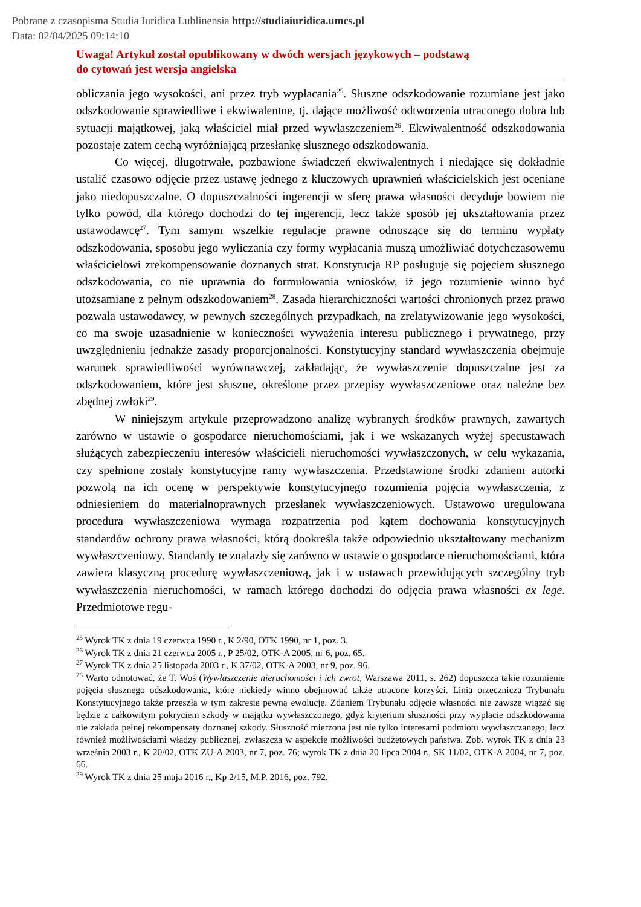Pobrane z czasopisma Studia Iuridica Lublinensia http://studiaiuridica.umcs.pl
Data: 02/04/2025 09:14:10
Uwaga! Artykuł został opublikowany w dwóch wersjach językowych – podstawą
do cytowań jest wersja angielska
obliczania jego wysokości, ani przez tryb wypłacania<sup>25</sup>. Słuszne odszkodowanie rozumiane jest jako odszkodowanie sprawiedliwe i ekwiwalentne, tj. dające możliwość odtworzenia utraconego dobra lub sytuacji majątkowej, jaką właściciel miał przed wywłaszczeniem<sup>26</sup>. Ekwiwalentność odszkodowania pozostaje zatem cechą wyróżniającą przesłankę słusznego odszkodowania.
Co więcej, długotrwałe, pozbawione świadczeń ekwiwalentnych i niedające się dokładnie ustalić czasowo odjęcie przez ustawę jednego z kluczowych uprawnień właścicielskich jest oceniane jako niedopuszczalne. O dopuszczalności ingerencji w sferę prawa własności decyduje bowiem nie tylko powód, dla którego dochodzi do tej ingerencji, lecz także sposób jej ukształtowania przez ustawodawcę<sup>27</sup>. Tym samym wszelkie regulacje prawne odnoszące się do terminu wypłaty odszkodowania, sposobu jego wyliczania czy formy wypłacania muszą umożliwiać dotychczasowemu właścicielowi zrekompensowanie doznanych strat. Konstytucja RP posługuje się pojęciem słusznego odszkodowania, co nie uprawnia do formułowania wniosków, iż jego rozumienie winno być utożsamiane z pełnym odszkodowaniem<sup>28</sup>. Zasada hierarchiczności wartości chronionych przez prawo pozwala ustawodawcy, w pewnych szczególnych przypadkach, na zrelatywizowanie jego wysokości, co ma swoje uzasadnienie w konieczności wyważenia interesu publicznego i prywatnego, przy uwzględnieniu jednakże zasady proporcjonalności. Konstytucyjny standard wywłaszczenia obejmuje warunek sprawiedliwości wyrównawczej, zakładając, że wywłaszczenie dopuszczalne jest za odszkodowaniem, które jest słuszne, określone przez przepisy wywłaszczeniowe oraz należne bez zbędnej zwłoki<sup>29</sup>.
W niniejszym artykule przeprowadzono analizę wybranych środków prawnych, zawartych zarówno w ustawie o gospodarce nieruchomościami, jak i we wskazanych wyżej specustawach służących zabezpieczeniu interesów właścicieli nieruchomości wywłaszczonych, w celu wykazania, czy spełnione zostały konstytucyjne ramy wywłaszczenia. Przedstawione środki zdaniem autorki pozwolą na ich ocenę w perspektywie konstytucyjnego rozumienia pojęcia wywłaszczenia, z odniesieniem do materialnoprawnych przesłanek wywłaszczeniowych. Ustawowo uregulowana procedura wywłaszczeniowa wymaga rozpatrzenia pod kątem dochowania konstytucyjnych standardów ochrony prawa własności, którą dookreśla także odpowiednio ukształtowany mechanizm wywłaszczeniowy. Standardy te znalazły się zarówno w ustawie o gospodarce nieruchomościami, która zawiera klasyczną procedurę wywłaszczeniową, jak i w ustawach przewidujących szczególny tryb wywłaszczenia nieruchomości, w ramach którego dochodzi do odjęcia prawa własności ex lege. Przedmiotowe regu-
<sup>25</sup> Wyrok TK z dnia 19 czerwca 1990 r., K 2/90, OTK 1990, nr 1, poz. 3.
<sup>26</sup> Wyrok TK z dnia 21 czerwca 2005 r., P 25/02, OTK-A 2005, nr 6, poz. 65.
<sup>27</sup> Wyrok TK z dnia 25 listopada 2003 r., K 37/02, OTK-A 2003, nr 9, poz. 96.
<sup>28</sup> Warto odnotować, że T. Woś (Wywłaszczenie nieruchomości i ich zwrot, Warszawa 2011, s. 262) dopuszcza takie rozumienie pojęcia słusznego odszkodowania, które niekiedy winno obejmować także utracone korzyści. Linia orzecznicza Trybunału Konstytucyjnego także przeszła w tym zakresie pewną ewolucję. Zdaniem Trybunału odjęcie własności nie zawsze wiązać się będzie z całkowitym pokryciem szkody w majątku wywłaszczonego, gdyż kryterium słuszności przy wypłacie odszkodowania nie zakłada pełnej rekompensaty doznanej szkody. Słuszność mierzona jest nie tylko interesami podmiotu wywłaszczanego, lecz również możliwościami władzy publicznej, zwłaszcza w aspekcie możliwości budżetowych państwa. Zob. wyrok TK z dnia 23 września 2003 r., K 20/02, OTK ZU-A 2003, nr 7, poz. 76; wyrok TK z dnia 20 lipca 2004 r., SK 11/02, OTK-A 2004, nr 7, poz. 66.
<sup>29</sup> Wyrok TK z dnia 25 maja 2016 r., Kp 2/15, M.P. 2016, poz. 792.